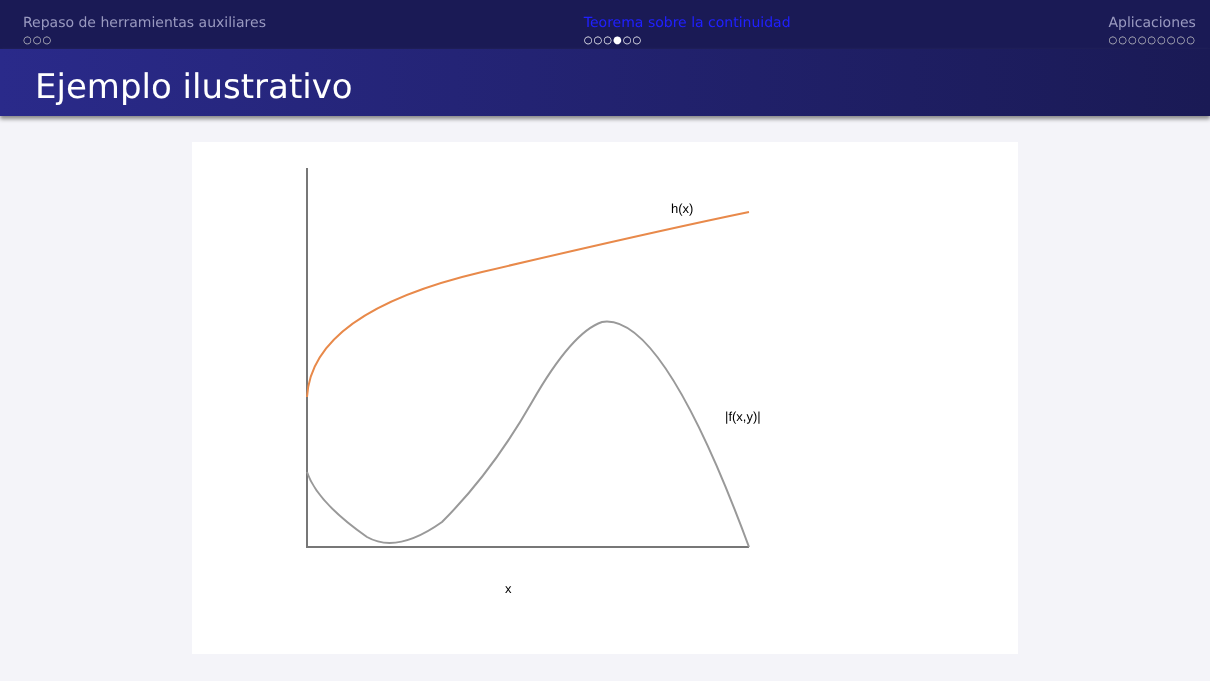Repaso de herramientas auxiliares
○○○
Teorema sobre la continuidad
○○○●○○
Aplicaciones
○○○○○○○○○
Ejemplo ilustrativo
h(x)
|f(x,y)|
x